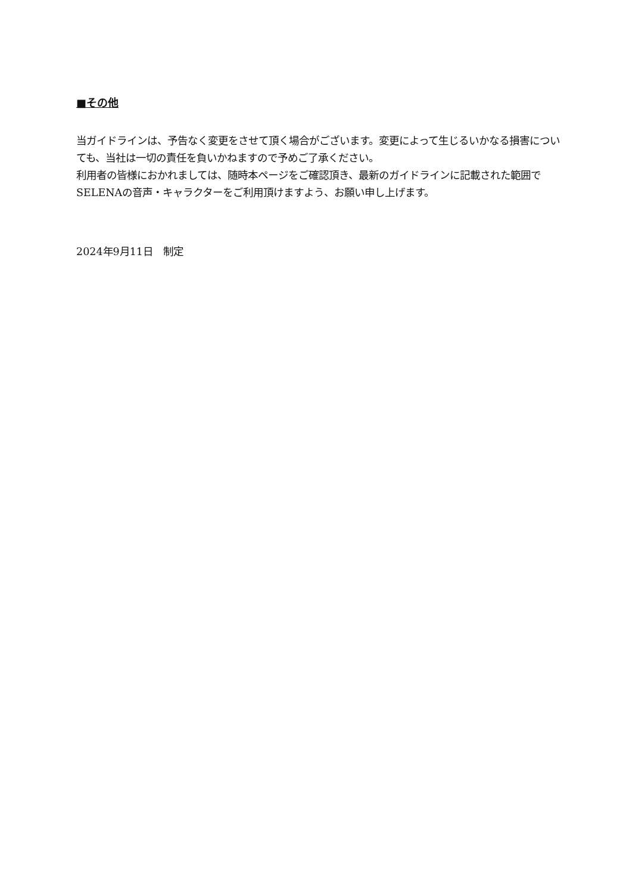■その他
当ガイドラインは、予告なく変更をさせて頂く場合がございます。変更によって生じるいかなる損害についても、当社は一切の責任を負いかねますので予めご了承ください。
利用者の皆様におかれましては、随時本ページをご確認頂き、最新のガイドラインに記載された範囲でSELENAの音声・キャラクターをご利用頂けますよう、お願い申し上げます。
2024年9月11日　制定